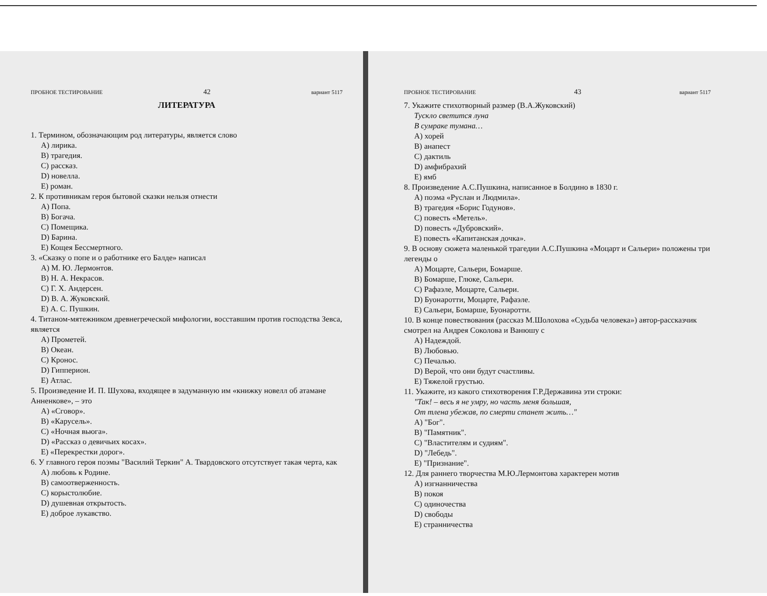ПРОБНОЕ ТЕСТИРОВАНИЕ 42 вариант 5117
ЛИТЕРАТУРА
1. Термином, обозначающим род литературы, является слово
A) лирика.
B) трагедия.
C) рассказ.
D) новелла.
E) роман.
2. К противникам героя бытовой сказки нельзя отнести
A) Попа.
B) Богача.
C) Помещика.
D) Барина.
E) Кощея Бессмертного.
3. «Сказку о попе и о работнике его Балде» написал
A) М. Ю. Лермонтов.
B) Н. А. Некрасов.
C) Г. Х. Андерсен.
D) В. А. Жуковский.
E) А. С. Пушкин.
4. Титаном-мятежником древнегреческой мифологии, восставшим против господства Зевса, является
A) Прометей.
B) Океан.
C) Кронос.
D) Гипперион.
E) Атлас.
5. Произведение И. П. Шухова, входящее в задуманную им «книжку новелл об атамане Анненкове», – это
A) «Сговор».
B) «Карусель».
C) «Ночная вьюга».
D) «Рассказ о девичьих косах».
E) «Перекрестки дорог».
6. У главного героя поэмы "Василий Теркин" А. Твардовского отсутствует такая черта, как
A) любовь к Родине.
B) самоотверженность.
C) корыстолюбие.
D) душевная открытость.
E) доброе лукавство.
ПРОБНОЕ ТЕСТИРОВАНИЕ 43 вариант 5117
7. Укажите стихотворный размер (В.А.Жуковский)
Тускло светится луна
В сумраке тумана…
A) хорей
B) анапест
C) дактиль
D) амфибрахий
E) ямб
8. Произведение А.С.Пушкина, написанное в Болдино в 1830 г.
A) поэма «Руслан и Людмила».
B) трагедия «Борис Годунов».
C) повесть «Метель».
D) повесть «Дубровский».
E) повесть «Капитанская дочка».
9. В основу сюжета маленькой трагедии А.С.Пушкина «Моцарт и Сальери» положены три легенды о
A) Моцарте, Сальери, Бомарше.
B) Бомарше, Глюке, Сальери.
C) Рафаэле, Моцарте, Сальери.
D) Буонаротти, Моцарте, Рафаэле.
E) Сальери, Бомарше, Буонаротти.
10. В конце повествования (рассказ М.Шолохова «Судьба человека») автор-рассказчик смотрел на Андрея Соколова и Ванюшу с
A) Надеждой.
B) Любовью.
C) Печалью.
D) Верой, что они будут счастливы.
E) Тяжелой грустью.
11. Укажите, из какого стихотворения Г.Р.Державина эти строки:
"Так! – весь я не умру, но часть меня большая,
От тлена убежав, по смерти станет жить…"
A) "Бог".
B) "Памятник".
C) "Властителям и судиям".
D) "Лебедь".
E) "Признание".
12. Для раннего творчества М.Ю.Лермонтова характерен мотив
A) изгнанничества
B) покоя
C) одиночества
D) свободы
E) странничества